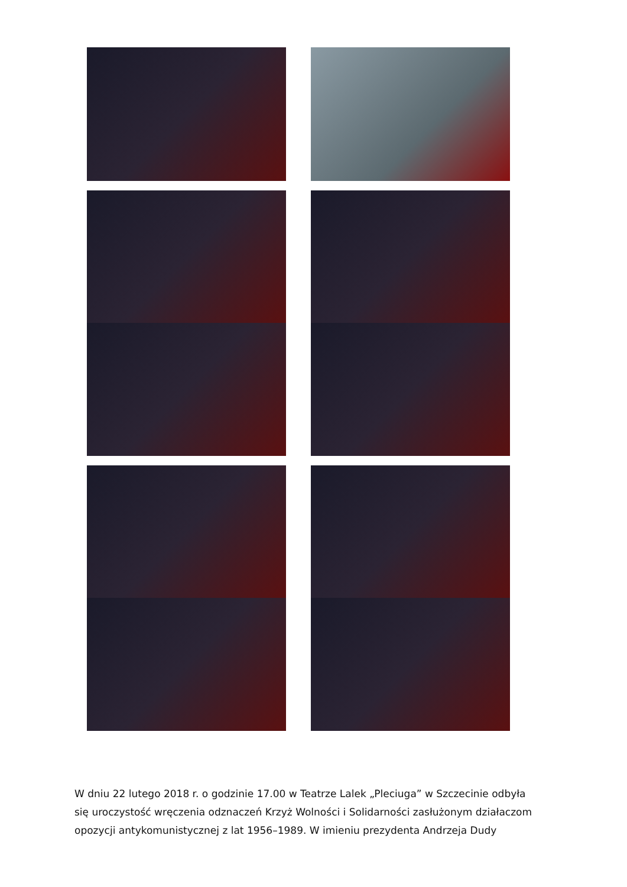W dniu 22 lutego 2018 r. o godzinie 17.00 w Teatrze Lalek „Pleciuga” w Szczecinie odbyła się uroczystość wręczenia odznaczeń Krzyż Wolności i Solidarności zasłużonym działaczom opozycji antykomunistycznej z lat 1956–1989. W imieniu prezydenta Andrzeja Dudy